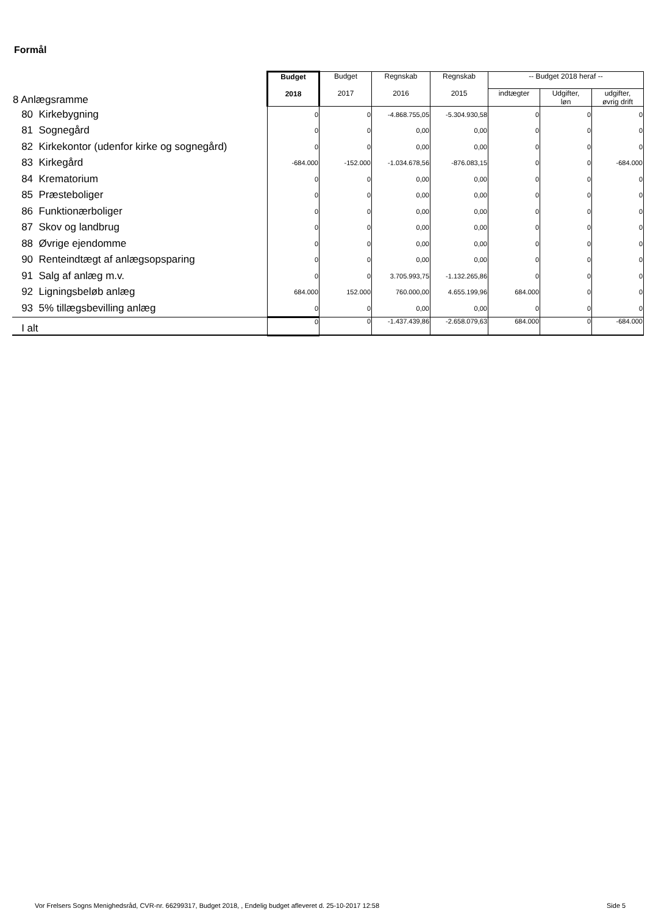Formål
| 8 Anlægsramme | Budget 2018 | Budget 2017 | Regnskab 2016 | Regnskab 2015 | -- Budget 2018 heraf -- | | |
| | | | | | indtægter | Udgifter, løn | udgifter, øvrig drift |
| 80 Kirkebygning | 0 | 0 | -4.868.755,05 | -5.304.930,58 | 0 | 0 | 0 |
| 81 Sognegård | 0 | 0 | 0,00 | 0,00 | 0 | 0 | 0 |
| 82 Kirkekontor (udenfor kirke og sognegård) | 0 | 0 | 0,00 | 0,00 | 0 | 0 | 0 |
| 83 Kirkegård | -684.000 | -152.000 | -1.034.678,56 | -876.083,15 | 0 | 0 | -684.000 |
| 84 Krematorium | 0 | 0 | 0,00 | 0,00 | 0 | 0 | 0 |
| 85 Præsteboliger | 0 | 0 | 0,00 | 0,00 | 0 | 0 | 0 |
| 86 Funktionærboliger | 0 | 0 | 0,00 | 0,00 | 0 | 0 | 0 |
| 87 Skov og landbrug | 0 | 0 | 0,00 | 0,00 | 0 | 0 | 0 |
| 88 Øvrige ejendomme | 0 | 0 | 0,00 | 0,00 | 0 | 0 | 0 |
| 90 Renteindtægt af anlægsopsparing | 0 | 0 | 0,00 | 0,00 | 0 | 0 | 0 |
| 91 Salg af anlæg m.v. | 0 | 0 | 3.705.993,75 | -1.132.265,86 | 0 | 0 | 0 |
| 92 Ligningsbeløb anlæg | 684.000 | 152.000 | 760.000,00 | 4.655.199,96 | 684.000 | 0 | 0 |
| 93 5% tillægsbevilling anlæg | 0 | 0 | 0,00 | 0,00 | 0 | 0 | 0 |
| I alt | 0 | 0 | -1.437.439,86 | -2.658.079,63 | 684.000 | 0 | -684.000 |
Vor Frelsers Sogns Menighedsråd, CVR-nr. 66299317, Budget 2018, , Endelig budget afleveret d. 25-10-2017 12:58
Side 5